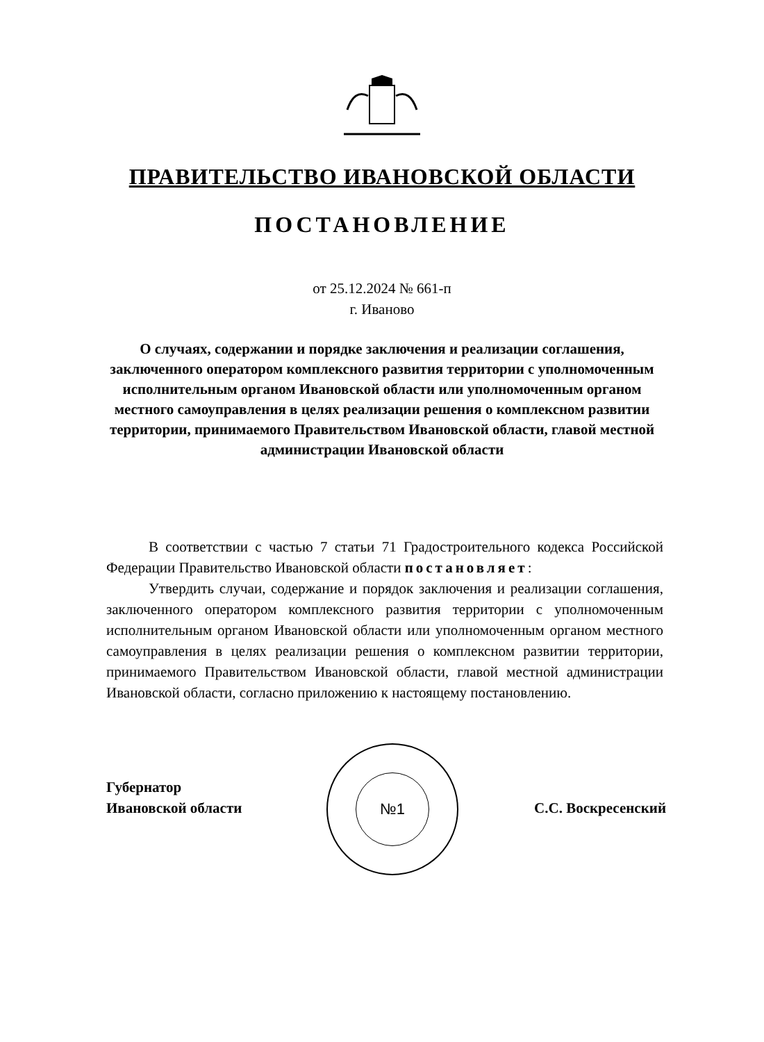ПРАВИТЕЛЬСТВО ИВАНОВСКОЙ ОБЛАСТИ
ПОСТАНОВЛЕНИЕ
от 25.12.2024 № 661-п
г. Иваново
О случаях, содержании и порядке заключения и реализации соглашения, заключенного оператором комплексного развития территории с уполномоченным исполнительным органом Ивановской области или уполномоченным органом местного самоуправления в целях реализации решения о комплексном развитии территории, принимаемого Правительством Ивановской области, главой местной администрации Ивановской области
В соответствии с частью 7 статьи 71 Градостроительного кодекса Российской Федерации Правительство Ивановской области постановляет:
Утвердить случаи, содержание и порядок заключения и реализации соглашения, заключенного оператором комплексного развития территории с уполномоченным исполнительным органом Ивановской области или уполномоченным органом местного самоуправления в целях реализации решения о комплексном развитии территории, принимаемого Правительством Ивановской области, главой местной администрации Ивановской области, согласно приложению к настоящему постановлению.
№1
Губернатор
Ивановской области
С.С. Воскресенский